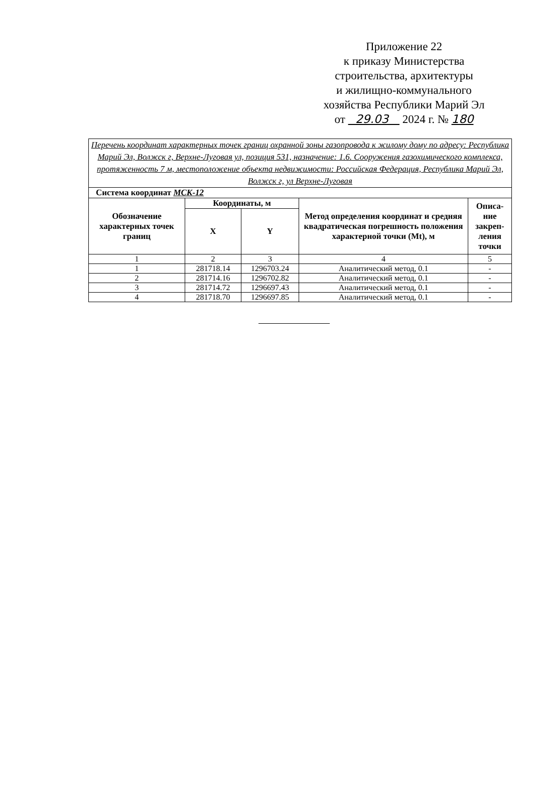Приложение 22
к приказу Министерства
строительства, архитектуры
и жилищно-коммунального
хозяйства Республики Марий Эл
от 29.03 2024 г. № 180
| Перечень координат характерных точек границ охранной зоны газопровода к жилому дому по адресу: Республика Марий Эл, Волжск г, Верхне-Луговая ул, позиция 531, назначение: 1.6. Сооружения газохимического комплекса, протяженность 7 м, местоположение объекта недвижимости: Российская Федерация, Республика Марий Эл, Волжск г, ул Верхне-Луговая | | | | |
| Система координат МСК-12 | | | | |
| Обозначение характерных точек границ | Координаты, м | | Метод определения координат и средняя квадратическая погрешность положения характерной точки (Mt), м | Описа-ние закреп-ления точки |
| | X | Y | | |
| 1 | 2 | 3 | 4 | 5 |
| 1 | 281718.14 | 1296703.24 | Аналитический метод, 0.1 | - |
| 2 | 281714.16 | 1296702.82 | Аналитический метод, 0.1 | - |
| 3 | 281714.72 | 1296697.43 | Аналитический метод, 0.1 | - |
| 4 | 281718.70 | 1296697.85 | Аналитический метод, 0.1 | - |